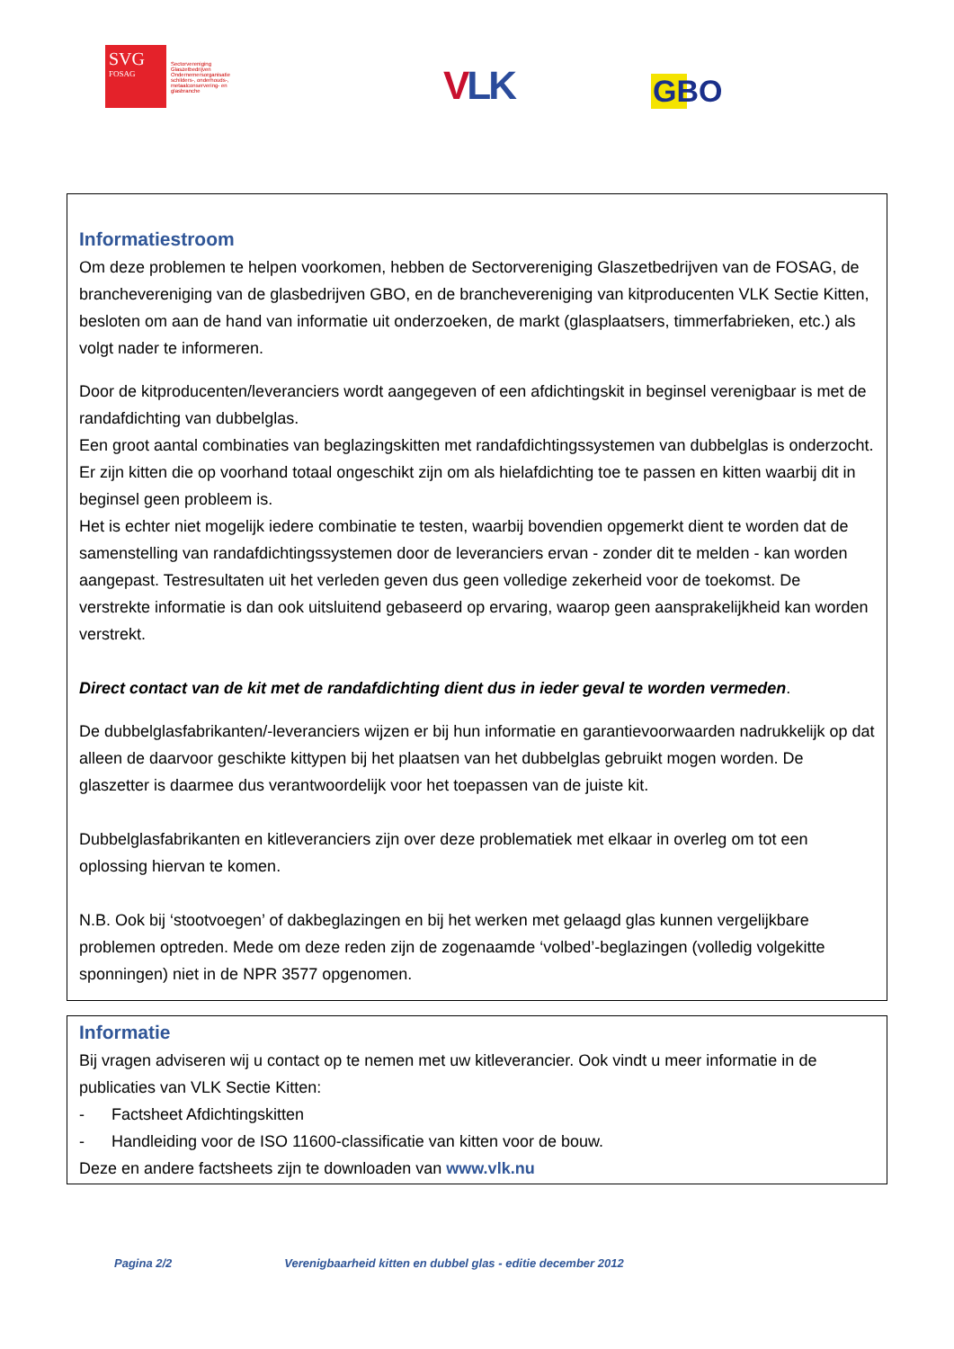SVG
FOSAG
Sectorvereniging Glaszetbedrijven
Ondernemersorganisatie schilders-, onderhouds-, metaalconservering- en glasbranche
VLK GBO
Informatiestroom
Om deze problemen te helpen voorkomen, hebben de Sectorvereniging Glaszetbedrijven van de FOSAG, de branchevereniging van de glasbedrijven GBO, en de branchevereniging van kitproducenten VLK Sectie Kitten, besloten om aan de hand van informatie uit onderzoeken, de markt (glasplaatsers, timmerfabrieken, etc.) als volgt nader te informeren.
Door de kitproducenten/leveranciers wordt aangegeven of een afdichtingskit in beginsel verenigbaar is met de randafdichting van dubbelglas.
Een groot aantal combinaties van beglazingskitten met randafdichtingssystemen van dubbelglas is onderzocht. Er zijn kitten die op voorhand totaal ongeschikt zijn om als hielafdichting toe te passen en kitten waarbij dit in beginsel geen probleem is.
Het is echter niet mogelijk iedere combinatie te testen, waarbij bovendien opgemerkt dient te worden dat de samenstelling van randafdichtingssystemen door de leveranciers ervan - zonder dit te melden - kan worden aangepast. Testresultaten uit het verleden geven dus geen volledige zekerheid voor de toekomst. De verstrekte informatie is dan ook uitsluitend gebaseerd op ervaring, waarop geen aansprakelijkheid kan worden verstrekt.
Direct contact van de kit met de randafdichting dient dus in ieder geval te worden vermeden.
De dubbelglasfabrikanten/-leveranciers wijzen er bij hun informatie en garantievoorwaarden nadrukkelijk op dat alleen de daarvoor geschikte kittypen bij het plaatsen van het dubbelglas gebruikt mogen worden. De glaszetter is daarmee dus verantwoordelijk voor het toepassen van de juiste kit.
Dubbelglasfabrikanten en kitleveranciers zijn over deze problematiek met elkaar in overleg om tot een oplossing hiervan te komen.
N.B. Ook bij ‘stootvoegen’ of dakbeglazingen en bij het werken met gelaagd glas kunnen vergelijkbare problemen optreden. Mede om deze reden zijn de zogenaamde ‘volbed’-beglazingen (volledig volgekitte sponningen) niet in de NPR 3577 opgenomen.
Informatie
Bij vragen adviseren wij u contact op te nemen met uw kitleverancier. Ook vindt u meer informatie in de publicaties van VLK Sectie Kitten:
- Factsheet Afdichtingskitten
- Handleiding voor de ISO 11600-classificatie van kitten voor de bouw.
Deze en andere factsheets zijn te downloaden van www.vlk.nu
Pagina 2/2 Verenigbaarheid kitten en dubbel glas - editie december 2012